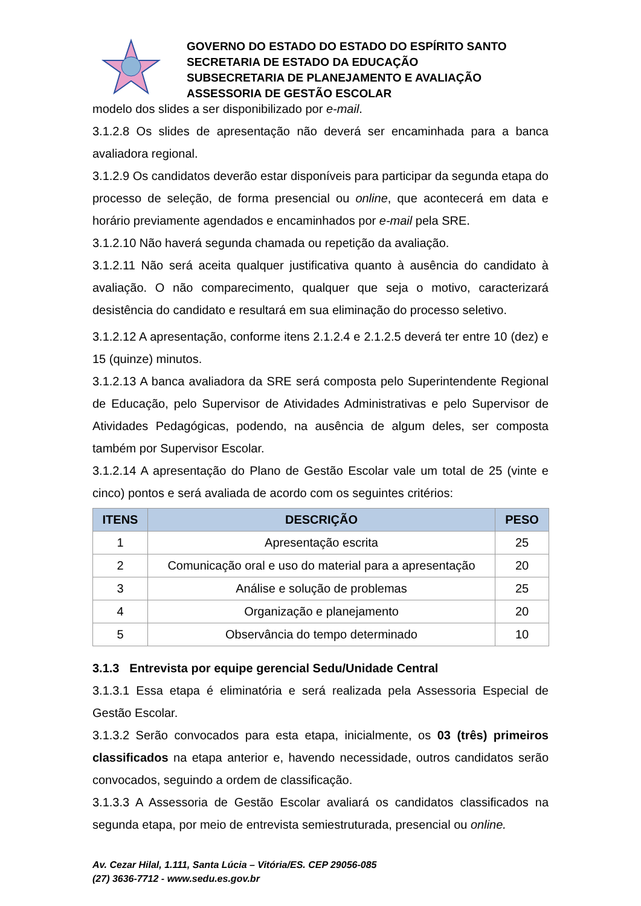GOVERNO DO ESTADO DO ESTADO DO ESPÍRITO SANTO
SECRETARIA DE ESTADO DA EDUCAÇÃO
SUBSECRETARIA DE PLANEJAMENTO E AVALIAÇÃO
ASSESSORIA DE GESTÃO ESCOLAR
modelo dos slides a ser disponibilizado por e-mail.
3.1.2.8 Os slides de apresentação não deverá ser encaminhada para a banca avaliadora regional.
3.1.2.9 Os candidatos deverão estar disponíveis para participar da segunda etapa do processo de seleção, de forma presencial ou online, que acontecerá em data e horário previamente agendados e encaminhados por e-mail pela SRE.
3.1.2.10 Não haverá segunda chamada ou repetição da avaliação.
3.1.2.11 Não será aceita qualquer justificativa quanto à ausência do candidato à avaliação. O não comparecimento, qualquer que seja o motivo, caracterizará desistência do candidato e resultará em sua eliminação do processo seletivo.
3.1.2.12 A apresentação, conforme itens 2.1.2.4 e 2.1.2.5 deverá ter entre 10 (dez) e 15 (quinze) minutos.
3.1.2.13 A banca avaliadora da SRE será composta pelo Superintendente Regional de Educação, pelo Supervisor de Atividades Administrativas e pelo Supervisor de Atividades Pedagógicas, podendo, na ausência de algum deles, ser composta também por Supervisor Escolar.
3.1.2.14 A apresentação do Plano de Gestão Escolar vale um total de 25 (vinte e cinco) pontos e será avaliada de acordo com os seguintes critérios:
| ITENS | DESCRIÇÃO | PESO |
| --- | --- | --- |
| 1 | Apresentação escrita | 25 |
| 2 | Comunicação oral e uso do material para a apresentação | 20 |
| 3 | Análise e solução de problemas | 25 |
| 4 | Organização e planejamento | 20 |
| 5 | Observância do tempo determinado | 10 |
3.1.3 Entrevista por equipe gerencial Sedu/Unidade Central
3.1.3.1 Essa etapa é eliminatória e será realizada pela Assessoria Especial de Gestão Escolar.
3.1.3.2 Serão convocados para esta etapa, inicialmente, os 03 (três) primeiros classificados na etapa anterior e, havendo necessidade, outros candidatos serão convocados, seguindo a ordem de classificação.
3.1.3.3 A Assessoria de Gestão Escolar avaliará os candidatos classificados na segunda etapa, por meio de entrevista semiestruturada, presencial ou online.
Av. Cezar Hilal, 1.111, Santa Lúcia – Vitória/ES. CEP 29056-085
(27) 3636-7712 - www.sedu.es.gov.br